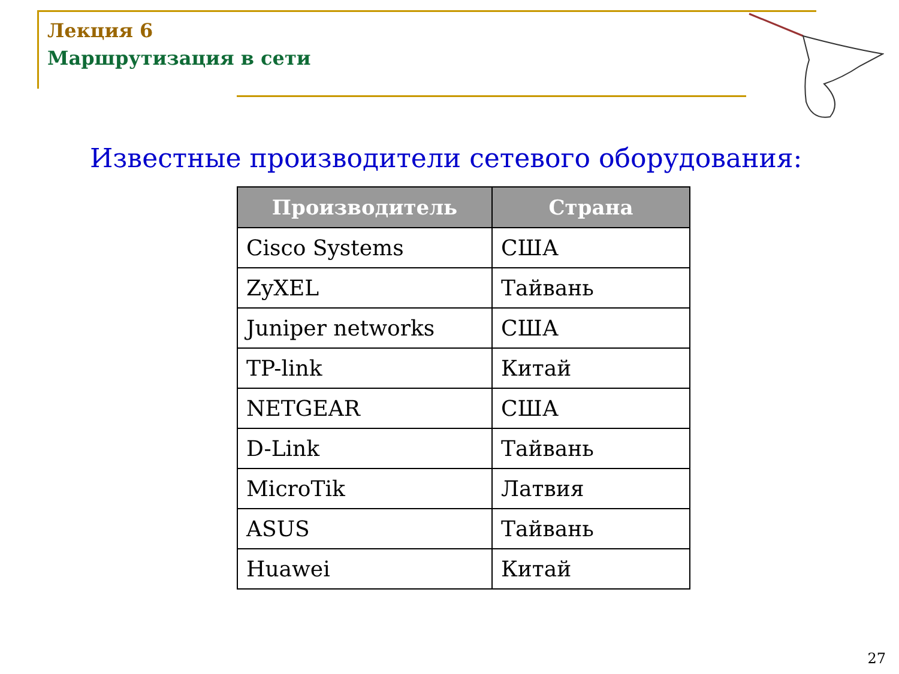Лекция 6
Маршрутизация в сети
Известные производители сетевого оборудования:
| Производитель | Страна |
| --- | --- |
| Cisco Systems | США |
| ZyXEL | Тайвань |
| Juniper networks | США |
| TP-link | Китай |
| NETGEAR | США |
| D-Link | Тайвань |
| MicroTik | Латвия |
| ASUS | Тайвань |
| Huawei | Китай |
27